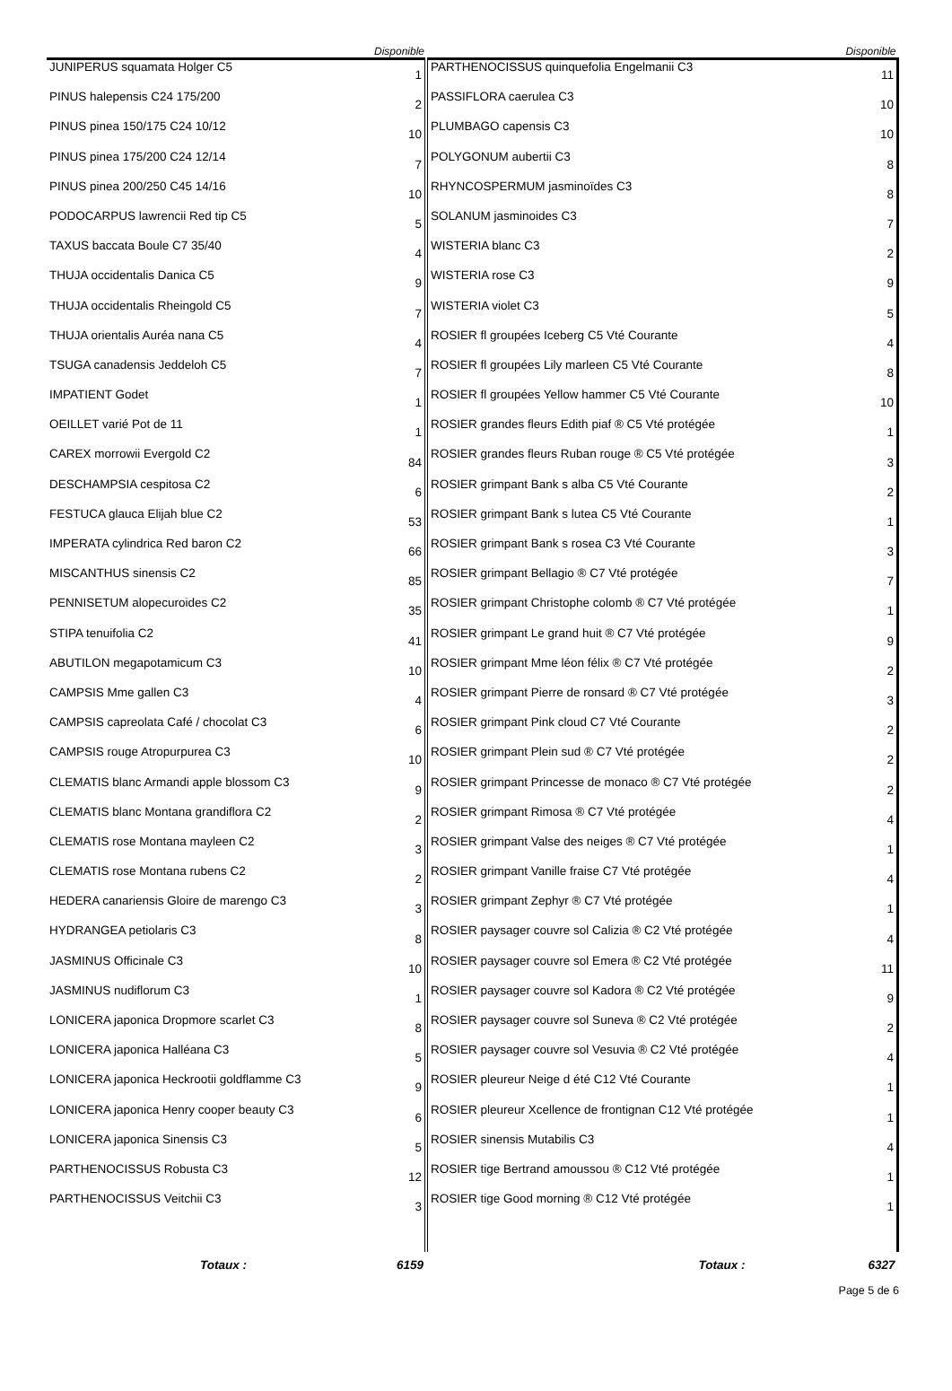| | Disponible | | Disponible |
| --- | --- | --- | --- |
| JUNIPERUS squamata Holger C5 | 1 | PARTHENOCISSUS quinquefolia Engelmanii C3 | 11 |
| PINUS halepensis C24 175/200 | 2 | PASSIFLORA caerulea C3 | 10 |
| PINUS pinea 150/175 C24 10/12 | 10 | PLUMBAGO capensis C3 | 10 |
| PINUS pinea 175/200 C24 12/14 | 7 | POLYGONUM aubertii C3 | 8 |
| PINUS pinea 200/250 C45 14/16 | 10 | RHYNCOSPERMUM jasminoïdes C3 | 8 |
| PODOCARPUS lawrencii Red tip C5 | 5 | SOLANUM jasminoides C3 | 7 |
| TAXUS baccata Boule C7 35/40 | 4 | WISTERIA blanc C3 | 2 |
| THUJA occidentalis Danica C5 | 9 | WISTERIA rose C3 | 9 |
| THUJA occidentalis Rheingold C5 | 7 | WISTERIA violet C3 | 5 |
| THUJA orientalis Auréa nana C5 | 4 | ROSIER fl groupées Iceberg C5 Vté Courante | 4 |
| TSUGA canadensis Jeddeloh C5 | 7 | ROSIER fl groupées Lily marleen C5 Vté Courante | 8 |
| IMPATIENT Godet | 1 | ROSIER fl groupées Yellow hammer C5 Vté Courante | 10 |
| OEILLET varié Pot de 11 | 1 | ROSIER grandes fleurs Edith piaf ® C5 Vté protégée | 1 |
| CAREX morrowii Evergold C2 | 84 | ROSIER grandes fleurs Ruban rouge ® C5 Vté protégée | 3 |
| DESCHAMPSIA cespitosa C2 | 6 | ROSIER grimpant Bank s alba C5 Vté Courante | 2 |
| FESTUCA glauca Elijah blue C2 | 53 | ROSIER grimpant Bank s lutea C5 Vté Courante | 1 |
| IMPERATA cylindrica Red baron C2 | 66 | ROSIER grimpant Bank s rosea C3 Vté Courante | 3 |
| MISCANTHUS sinensis C2 | 85 | ROSIER grimpant Bellagio ® C7 Vté protégée | 7 |
| PENNISETUM alopecuroides C2 | 35 | ROSIER grimpant Christophe colomb ® C7 Vté protégée | 1 |
| STIPA tenuifolia C2 | 41 | ROSIER grimpant Le grand huit ® C7 Vté protégée | 9 |
| ABUTILON megapotamicum C3 | 10 | ROSIER grimpant Mme léon félix ® C7 Vté protégée | 2 |
| CAMPSIS Mme gallen C3 | 4 | ROSIER grimpant Pierre de ronsard ® C7 Vté protégée | 3 |
| CAMPSIS capreolata Café / chocolat C3 | 6 | ROSIER grimpant Pink cloud C7 Vté Courante | 2 |
| CAMPSIS rouge Atropurpurea C3 | 10 | ROSIER grimpant Plein sud ® C7 Vté protégée | 2 |
| CLEMATIS blanc Armandi apple blossom C3 | 9 | ROSIER grimpant Princesse de monaco ® C7 Vté protégée | 2 |
| CLEMATIS blanc Montana grandiflora C2 | 2 | ROSIER grimpant Rimosa ® C7 Vté protégée | 4 |
| CLEMATIS rose Montana mayleen C2 | 3 | ROSIER grimpant Valse des neiges ® C7 Vté protégée | 1 |
| CLEMATIS rose Montana rubens C2 | 2 | ROSIER grimpant Vanille fraise C7 Vté protégée | 4 |
| HEDERA canariensis Gloire de marengo C3 | 3 | ROSIER grimpant Zephyr ® C7 Vté protégée | 1 |
| HYDRANGEA petiolaris C3 | 8 | ROSIER paysager couvre sol Calizia ® C2 Vté protégée | 4 |
| JASMINUS Officinale C3 | 10 | ROSIER paysager couvre sol Emera ® C2 Vté protégée | 11 |
| JASMINUS nudiflorum C3 | 1 | ROSIER paysager couvre sol Kadora ® C2 Vté protégée | 9 |
| LONICERA japonica Dropmore scarlet C3 | 8 | ROSIER paysager couvre sol Suneva ® C2 Vté protégée | 2 |
| LONICERA japonica Halléana C3 | 5 | ROSIER paysager couvre sol Vesuvia ® C2 Vté protégée | 4 |
| LONICERA japonica Heckrootii goldflamme C3 | 9 | ROSIER pleureur Neige d été C12 Vté Courante | 1 |
| LONICERA japonica Henry cooper beauty C3 | 6 | ROSIER pleureur Xcellence de frontignan C12 Vté protégée | 1 |
| LONICERA japonica Sinensis C3 | 5 | ROSIER sinensis Mutabilis C3 | 4 |
| PARTHENOCISSUS Robusta C3 | 12 | ROSIER tige Bertrand amoussou ® C12 Vté protégée | 1 |
| PARTHENOCISSUS Veitchii C3 | 3 | ROSIER tige Good morning ® C12 Vté protégée | 1 |
| Totaux : | 6159 | Totaux : | 6327 |
Page 5 de 6